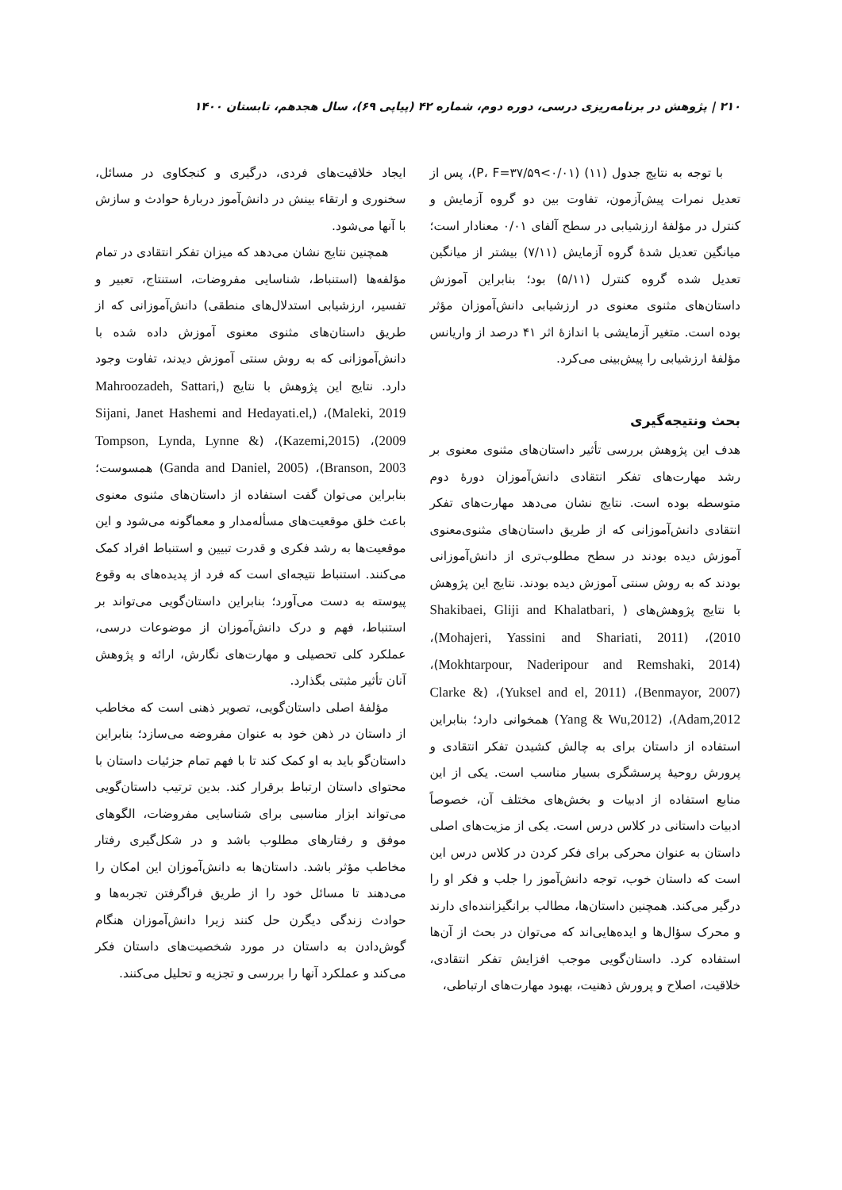۲۱۰ | پژوهش در برنامه‌ریزی درسی، دوره دوم، شماره ۴۲ (پیاپی ۶۹)، سال هجدهم، تابستان ۱۴۰۰
با توجه به نتایج جدول (۱۱) (۰/۰۱>P، F=۳۷/۵۹)، پس از تعدیل نمرات پیش‌آزمون، تفاوت بین دو گروه آزمایش و کنترل در مؤلفهٔ ارزشیابی در سطح آلفای ۰/۰۱ معنادار است؛ میانگین تعدیل شدهٔ گروه آزمایش (۷/۱۱) بیشتر از میانگین تعدیل شده گروه کنترل (۵/۱۱) بود؛ بنابراین آموزش داستان‌های مثنوی معنوی در ارزشیابی دانش‌آموزان مؤثر بوده است. متغیر آزمایشی با اندازهٔ اثر ۴۱ درصد از واریانس مؤلفهٔ ارزشیابی را پیش‌بینی می‌کرد.
بحث ونتیجه‌گیری
هدف این پژوهش بررسی تأثیر داستان‌های مثنوی معنوی بر رشد مهارت‌های تفکر انتقادی دانش‌آموزان دورهٔ دوم متوسطه بوده است. نتایج نشان می‌دهد مهارت‌های تفکر انتقادی دانش‌آموزانی که از طریق داستان‌های مثنوی‌معنوی آموزش دیده بودند در سطح مطلوب‌تری از دانش‌آموزانی بودند که به روش سنتی آموزش دیده بودند. نتایج این پژوهش با نتایج پژوهش‌های ( Shakibaei, Gliji and Khalatbari, 2010)، (Mohajeri, Yassini and Shariati, 2011)، (Mokhtarpour, Naderipour and Remshaki, 2014)، (Benmayor, 2007)، (Yuksel and el, 2011)، (Clarke & Adam,2012)، (Yang & Wu,2012) همخوانی دارد؛ بنابراین استفاده از داستان برای به چالش کشیدن تفکر انتقادی و پرورش روحیهٔ پرسشگری بسیار مناسب است. یکی از این منابع استفاده از ادبیات و بخش‌های مختلف آن، خصوصاً ادبیات داستانی در کلاس درس است. یکی از مزیت‌های اصلی داستان به عنوان محرکی برای فکر کردن در کلاس درس این است که داستان خوب، توجه دانش‌آموز را جلب و فکر او را درگیر می‌کند. همچنین داستان‌ها، مطالب برانگیزاننده‌ای دارند و محرک سؤال‌ها و ایده‌هایی‌اند که می‌توان در بحث از آن‌ها استفاده کرد. داستان‌گویی موجب افزایش تفکر انتقادی، خلاقیت، اصلاح و پرورش ذهنیت، بهبود مهارت‌های ارتباطی،
ایجاد خلاقیت‌های فردی، درگیری و کنجکاوی در مسائل، سخنوری و ارتقاء بینش در دانش‌آموز دربارهٔ حوادث و سازش با آنها می‌شود.
همچنین نتایج نشان می‌دهد که میزان تفکر انتقادی در تمام مؤلفه‌ها (استنباط، شناسایی مفروضات، استنتاج، تعبیر و تفسیر، ارزشیابی استدلال‌های منطقی) دانش‌آموزانی که از طریق داستان‌های مثنوی معنوی آموزش داده شده با دانش‌آموزانی که به روش سنتی آموزش دیدند، تفاوت وجود دارد. نتایج این پژوهش با نتایج (Mahroozadeh, Sattari, Maleki, 2019)، (Sijani, Janet Hashemi and Hedayati.el, 2009)، (Kazemi,2015)، (Tompson, Lynda, Lynne & Branson, 2003)، (Ganda and Daniel, 2005) همسوست؛ بنابراین می‌توان گفت استفاده از داستان‌های مثنوی معنوی باعث خلق موقعیت‌های مسأله‌مدار و معماگونه می‌شود و این موقعیت‌ها به رشد فکری و قدرت تبیین و استنباط افراد کمک می‌کنند. استنباط نتیجه‌ای است که فرد از پدیده‌های به وقوع پیوسته به دست می‌آورد؛ بنابراین داستان‌گویی می‌تواند بر استنباط، فهم و درک دانش‌آموزان از موضوعات درسی، عملکرد کلی تحصیلی و مهارت‌های نگارش، ارائه و پژوهش آنان تأثیر مثبتی بگذارد.
مؤلفهٔ اصلی داستان‌گویی، تصویر ذهنی است که مخاطب از داستان در ذهن خود به عنوان مفروضه می‌سازد؛ بنابراین داستان‌گو باید به او کمک کند تا با فهم تمام جزئیات داستان با محتوای داستان ارتباط برقرار کند. بدین ترتیب داستان‌گویی می‌تواند ابزار مناسبی برای شناسایی مفروضات، الگوهای موفق و رفتارهای مطلوب باشد و در شکل‌گیری رفتار مخاطب مؤثر باشد. داستان‌ها به دانش‌آموزان این امکان را می‌دهند تا مسائل خود را از طریق فراگرفتن تجربه‌ها و حوادث زندگی دیگرن حل کنند زیرا دانش‌آموزان هنگام گوش‌دادن به داستان در مورد شخصیت‌های داستان فکر می‌کند و عملکرد آنها را بررسی و تجزیه و تحلیل می‌کنند.